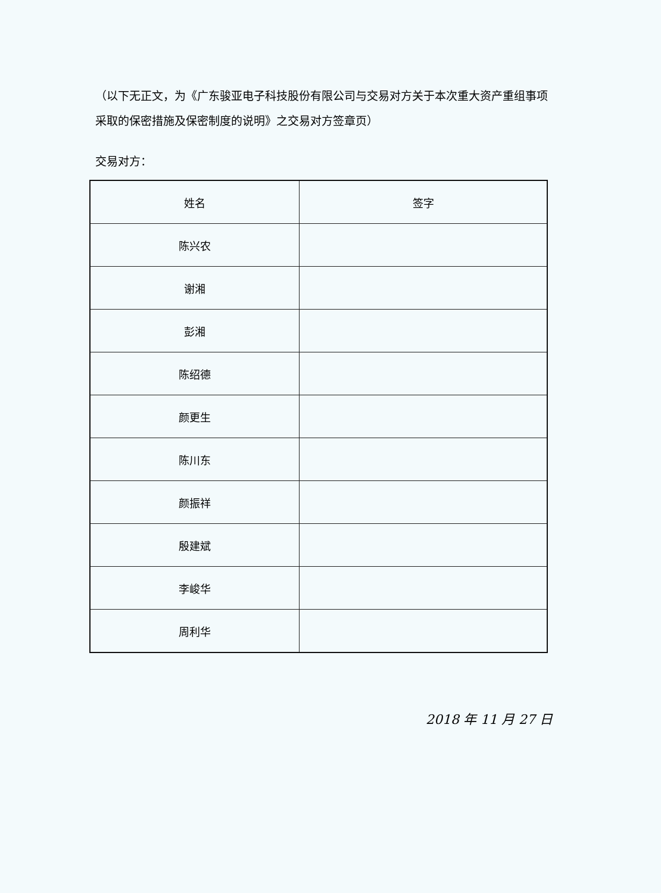（以下无正文，为《广东骏亚电子科技股份有限公司与交易对方关于本次重大资产重组事项采取的保密措施及保密制度的说明》之交易对方签章页）
交易对方：
| 姓名 | 签字 |
| --- | --- |
| 陈兴农 | |
| 谢湘 | |
| 彭湘 | |
| 陈绍德 | |
| 颜更生 | |
| 陈川东 | |
| 颜振祥 | |
| 殷建斌 | |
| 李峻华 | |
| 周利华 | |
2018 年 11 月 27 日